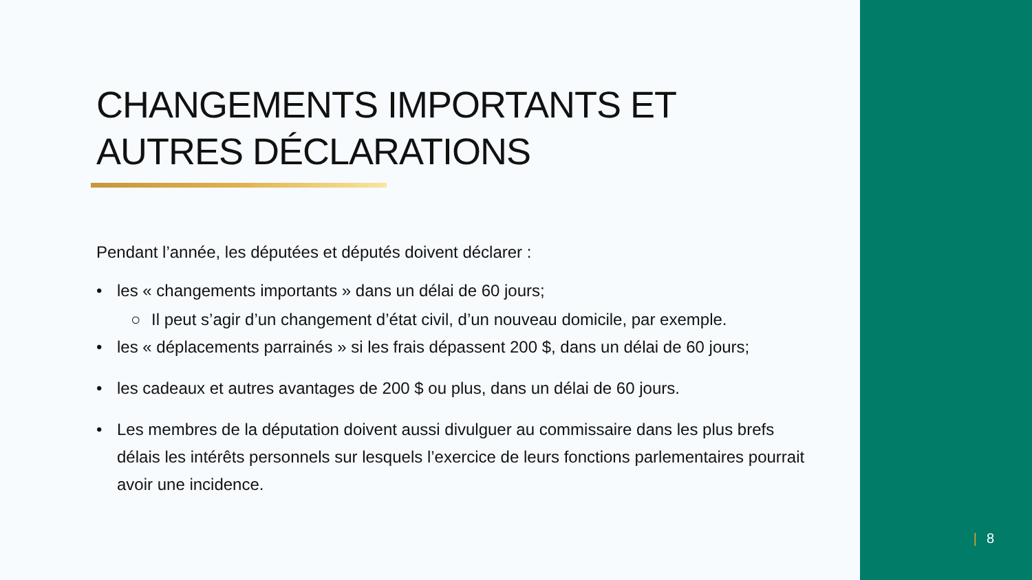CHANGEMENTS IMPORTANTS ET
AUTRES DÉCLARATIONS
Pendant l’année, les députées et députés doivent déclarer :
• les « changements importants » dans un délai de 60 jours;
○ Il peut s’agir d’un changement d’état civil, d’un nouveau domicile, par exemple.
• les « déplacements parrainés » si les frais dépassent 200 $, dans un délai de 60 jours;
• les cadeaux et autres avantages de 200 $ ou plus, dans un délai de 60 jours.
• Les membres de la députation doivent aussi divulguer au commissaire dans les plus brefs délais les intérêts personnels sur lesquels l’exercice de leurs fonctions parlementaires pourrait avoir une incidence.
| 8